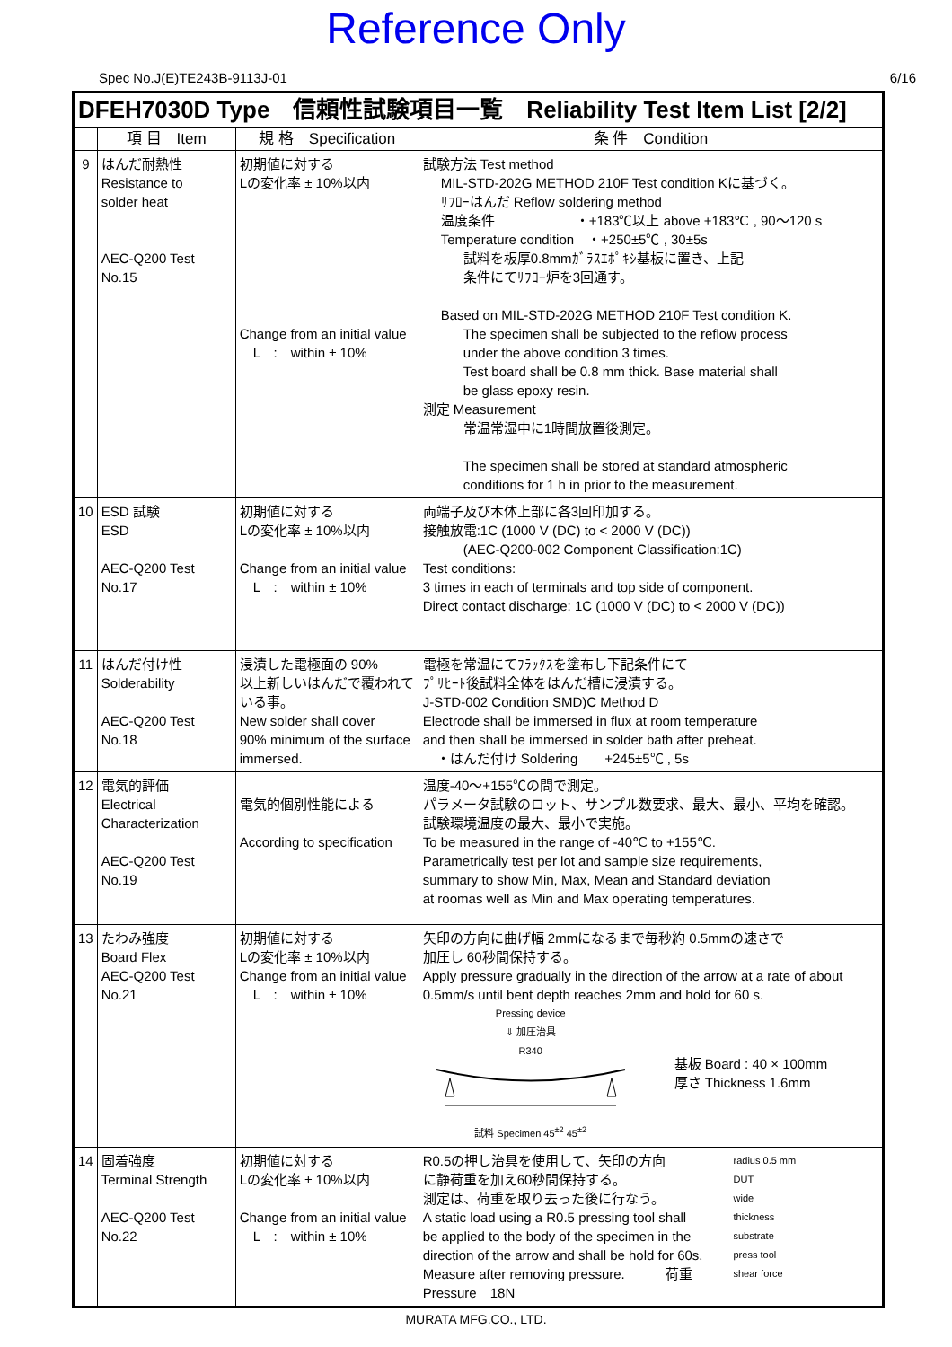Reference Only
Spec No.J(E)TE243B-9113J-01 6/16
| DFEH7030D Type 信頼性試験項目一覧 Reliability Test Item List [2/2] | | | |
| | 項 目 Item | 規 格 Specification | 条 件 Condition |
| 9 | はんだ耐熱性 Resistance to solder heat AEC-Q200 Test No.15 | 初期値に対する Lの変化率 ± 10%以内 Change from an initial value L : within ± 10% | 試験方法 Test method MIL-STD-202G METHOD 210F Test condition Kに基づく。 ﾘﾌﾛｰはんだ Reflow soldering method 温度条件 ・+183℃以上 above +183℃ , 90～120 s Temperature condition ・+250±5℃ , 30±5s 試料を板厚0.8mmｶﾞﾗｽｴﾎﾟｷｼ基板に置き、上記 条件にてﾘﾌﾛｰ炉を3回通す。 Based on MIL-STD-202G METHOD 210F Test condition K. The specimen shall be subjected to the reflow process under the above condition 3 times. Test board shall be 0.8 mm thick. Base material shall be glass epoxy resin. 測定 Measurement 常温常湿中に1時間放置後測定。 The specimen shall be stored at standard atmospheric conditions for 1 h in prior to the measurement. |
| 10 | ESD 試験 ESD AEC-Q200 Test No.17 | 初期値に対する Lの変化率 ± 10%以内 Change from an initial value L : within ± 10% | 両端子及び本体上部に各3回印加する。 接触放電:1C (1000 V (DC) to < 2000 V (DC)) (AEC-Q200-002 Component Classification:1C) Test conditions: 3 times in each of terminals and top side of component. Direct contact discharge: 1C (1000 V (DC) to < 2000 V (DC)) |
| 11 | はんだ付け性 Solderability AEC-Q200 Test No.18 | 浸漬した電極面の 90% 以上新しいはんだで覆われている事。 New solder shall cover 90% minimum of the surface immersed. | 電極を常温にてﾌﾗｯｸｽを塗布し下記条件にて ﾌﾟﾘﾋｰﾄ後試料全体をはんだ槽に浸漬する。 J-STD-002 Condition SMD)C Method D Electrode shall be immersed in flux at room temperature and then shall be immersed in solder bath after preheat. ・はんだ付け Soldering +245±5℃ , 5s |
| 12 | 電気的評価 Electrical Characterization AEC-Q200 Test No.19 | 電気的個別性能による According to specification | 温度-40～+155℃の間で測定。 パラメータ試験のロット、サンプル数要求、最大、最小、平均を確認。 試験環境温度の最大、最小で実施。 To be measured in the range of -40℃ to +155℃. Parametrically test per lot and sample size requirements, summary to show Min, Max, Mean and Standard deviation at roomas well as Min and Max operating temperatures. |
| 13 | たわみ強度 Board Flex AEC-Q200 Test No.21 | 初期値に対する Lの変化率 ± 10%以内 Change from an initial value L : within ± 10% | 矢印の方向に曲げ幅 2mmになるまで毎秒約 0.5mmの速さで 加圧し 60秒間保持する。 Apply pressure gradually in the direction of the arrow at a rate of about 0.5mm/s until bent depth reaches 2mm and hold for 60 s. Pressing device ⇓ 加圧治具 R340 試料 Specimen 45<sup>±2</sup> 45<sup>±2</sup> 基板 Board : 40 × 100mm 厚さ Thickness 1.6mm |
| 14 | 固着強度 Terminal Strength AEC-Q200 Test No.22 | 初期値に対する Lの変化率 ± 10%以内 Change from an initial value L : within ± 10% | R0.5の押し治具を使用して、矢印の方向 に静荷重を加え60秒間保持する。 測定は、荷重を取り去った後に行なう。 A static load using a R0.5 pressing tool shall be applied to the body of the specimen in the direction of the arrow and shall be hold for 60s. Measure after removing pressure. 荷重 Pressure 18N radius 0.5 mm DUT wide thickness substrate press tool shear force |
MURATA MFG.CO., LTD.